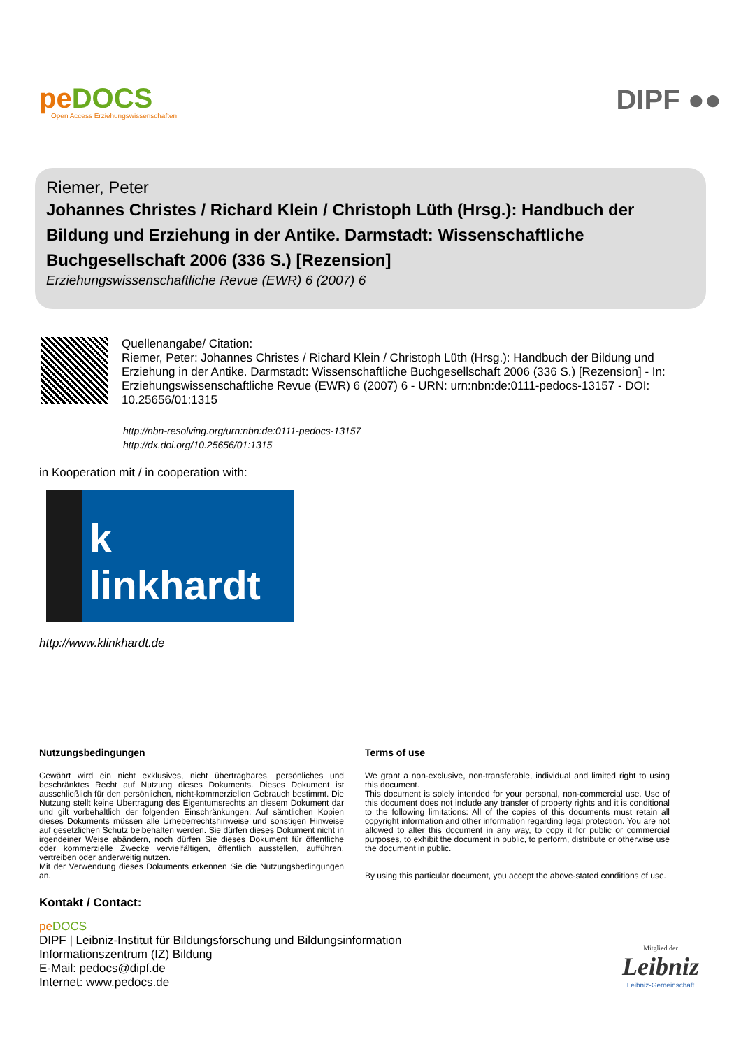pe DOCS
Open Access Erziehungswissenschaften
DIPF ●●
Riemer, Peter
Johannes Christes / Richard Klein / Christoph Lüth (Hrsg.): Handbuch der Bildung und Erziehung in der Antike. Darmstadt: Wissenschaftliche Buchgesellschaft 2006 (336 S.) [Rezension]
Erziehungswissenschaftliche Revue (EWR) 6 (2007) 6
Quellenangabe/ Citation:
Riemer, Peter: Johannes Christes / Richard Klein / Christoph Lüth (Hrsg.): Handbuch der Bildung und Erziehung in der Antike. Darmstadt: Wissenschaftliche Buchgesellschaft 2006 (336 S.) [Rezension] - In: Erziehungswissenschaftliche Revue (EWR) 6 (2007) 6 - URN: urn:nbn:de:0111-pedocs-13157 - DOI: 10.25656/01:1315
http://nbn-resolving.org/urn:nbn:de:0111-pedocs-13157
http://dx.doi.org/10.25656/01:1315
in Kooperation mit / in cooperation with:
k linkhardt
http://www.klinkhardt.de
Nutzungsbedingungen
Gewährt wird ein nicht exklusives, nicht übertragbares, persönliches und beschränktes Recht auf Nutzung dieses Dokuments. Dieses Dokument ist ausschließlich für den persönlichen, nicht-kommerziellen Gebrauch bestimmt. Die Nutzung stellt keine Übertragung des Eigentumsrechts an diesem Dokument dar und gilt vorbehaltlich der folgenden Einschränkungen: Auf sämtlichen Kopien dieses Dokuments müssen alle Urheberrechtshinweise und sonstigen Hinweise auf gesetzlichen Schutz beibehalten werden. Sie dürfen dieses Dokument nicht in irgendeiner Weise abändern, noch dürfen Sie dieses Dokument für öffentliche oder kommerzielle Zwecke vervielfältigen, öffentlich ausstellen, aufführen, vertreiben oder anderweitig nutzen.
Mit der Verwendung dieses Dokuments erkennen Sie die Nutzungsbedingungen an.
Terms of use
We grant a non-exclusive, non-transferable, individual and limited right to using this document.
This document is solely intended for your personal, non-commercial use. Use of this document does not include any transfer of property rights and it is conditional to the following limitations: All of the copies of this documents must retain all copyright information and other information regarding legal protection. You are not allowed to alter this document in any way, to copy it for public or commercial purposes, to exhibit the document in public, to perform, distribute or otherwise use the document in public.
By using this particular document, you accept the above-stated conditions of use.
Kontakt / Contact:
pe DOCS
DIPF | Leibniz-Institut für Bildungsforschung und Bildungsinformation
Informationszentrum (IZ) Bildung
E-Mail: pedocs@dipf.de
Internet: www.pedocs.de
Mitglied der
Leibniz
Leibniz-Gemeinschaft